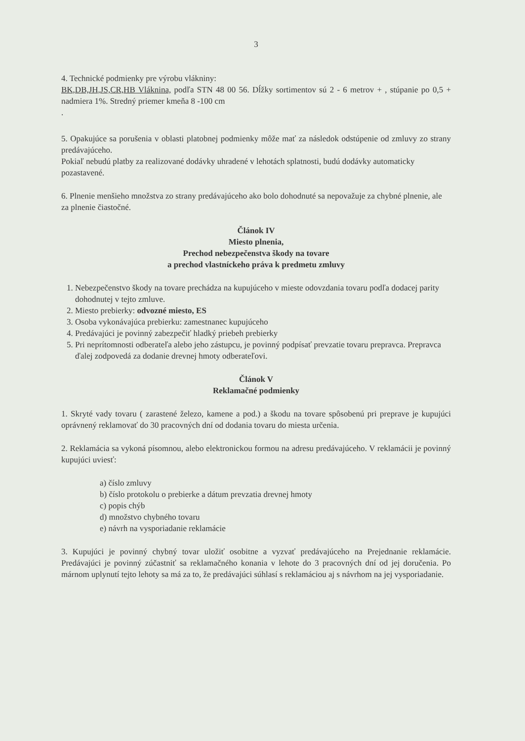3
4. Technické podmienky pre výrobu vlákniny:
BK,DB,JH,JS,CR,HB Vláknina, podľa STN 48 00 56. Dĺžky sortimentov sú 2 - 6 metrov + , stúpanie po 0,5 + nadmiera 1%. Stredný priemer kmeňa 8 -100 cm
.
5. Opakujúce sa porušenia v oblasti platobnej podmienky môže mať za následok odstúpenie od zmluvy zo strany predávajúceho.
Pokiaľ nebudú platby za realizované dodávky uhradené v lehotách splatnosti, budú dodávky automaticky pozastavené.
6. Plnenie menšieho množstva zo strany predávajúceho ako bolo dohodnuté sa nepovažuje za chybné plnenie, ale za plnenie čiastočné.
Článok IV
Miesto plnenia,
Prechod nebezpečenstva škody na tovare
a prechod vlastníckeho práva k predmetu zmluvy
1. Nebezpečenstvo škody na tovare prechádza na kupujúceho v mieste odovzdania tovaru podľa dodacej parity dohodnutej v tejto zmluve.
2. Miesto prebierky: odvozné miesto, ES
3. Osoba vykonávajúca prebierku: zamestnanec kupujúceho
4. Predávajúci je povinný zabezpečiť hladký priebeh prebierky
5. Pri neprítomnosti odberateľa alebo jeho zástupcu, je povinný podpísať prevzatie tovaru prepravca. Prepravca ďalej zodpovedá za dodanie drevnej hmoty odberateľovi.
Článok V
Reklamačné podmienky
1. Skryté vady tovaru ( zarastené železo, kamene a pod.) a škodu na tovare spôsobenú pri preprave je kupujúci oprávnený reklamovať do 30 pracovných dní od dodania tovaru do miesta určenia.
2. Reklamácia sa vykoná písomnou, alebo elektronickou formou na adresu predávajúceho. V reklamácii je povinný kupujúci uviesť:
a) číslo zmluvy
b) číslo protokolu o prebierke a dátum prevzatia drevnej hmoty
c) popis chýb
d) množstvo chybného tovaru
e) návrh na vysporiadanie reklamácie
3. Kupujúci je povinný chybný tovar uložiť osobitne a vyzvať predávajúceho na Prejednanie reklamácie. Predávajúci je povinný zúčastniť sa reklamačného konania v lehote do 3 pracovných dní od jej doručenia. Po márnom uplynutí tejto lehoty sa má za to, že predávajúci súhlasí s reklamáciou aj s návrhom na jej vysporiadanie.